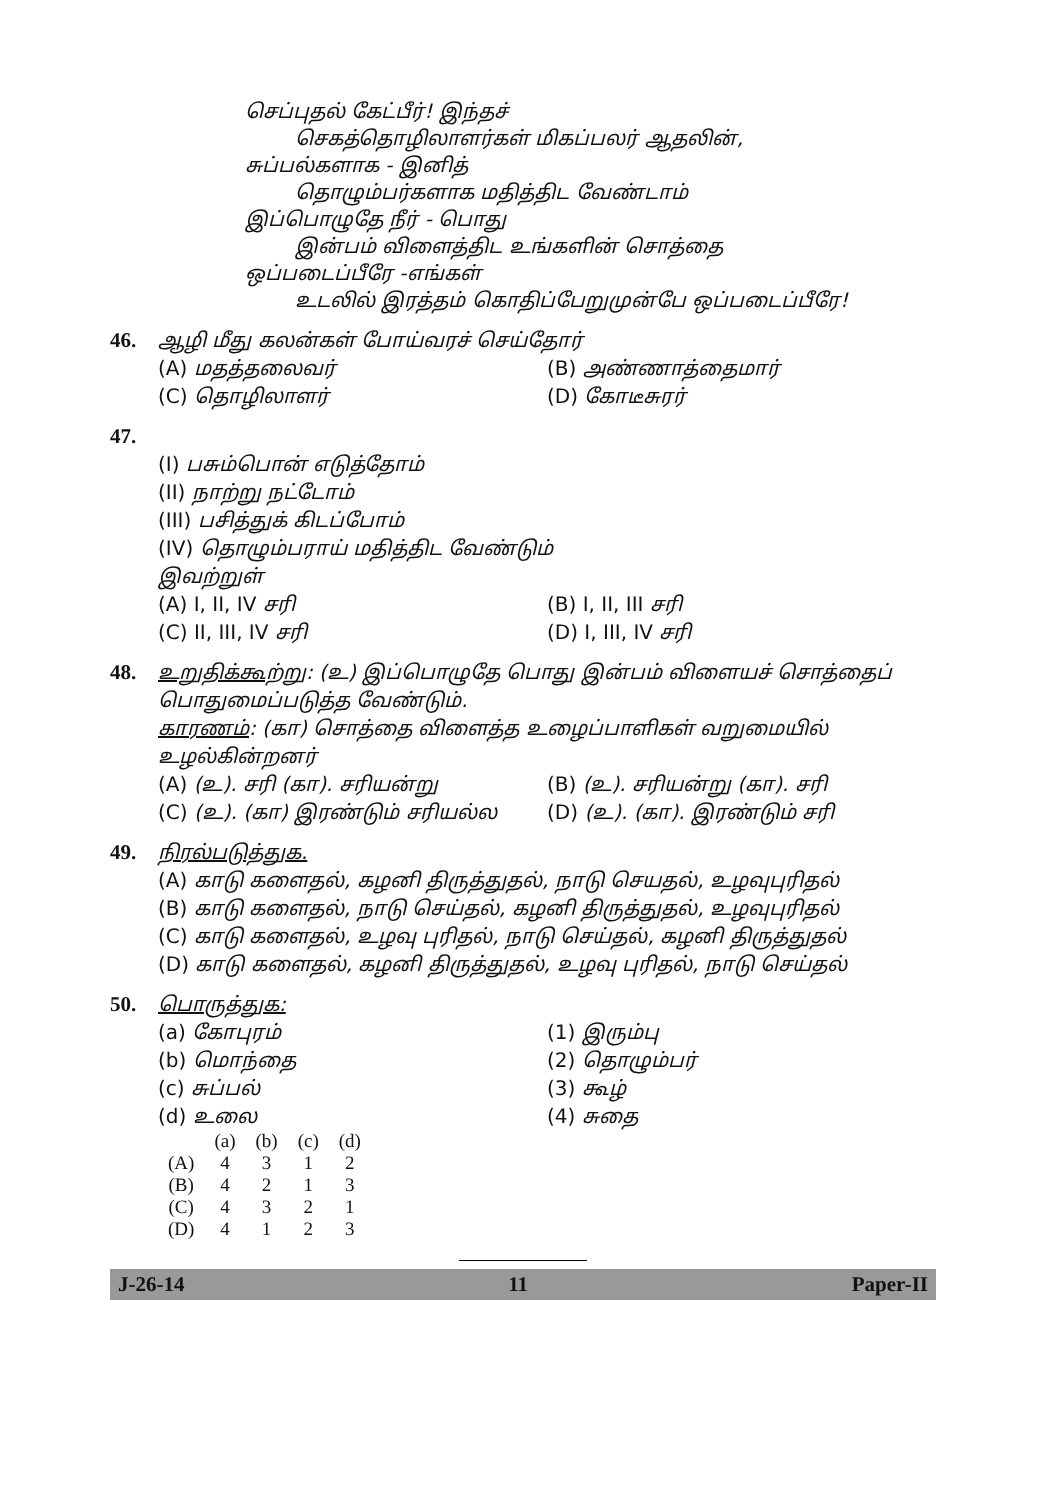செப்புதல் கேட்பீர்! இந்தச்
செகத்தொழிலாளர்கள் மிகப்பலர் ஆதலின்,
சுப்பல்களாக - இனித்
தொழும்பர்களாக மதித்திட வேண்டாம்
இப்பொழுதே நீர் - பொது
இன்பம் விளைத்திட உங்களின் சொத்தை
ஒப்படைப்பீரே -எங்கள்
உடலில் இரத்தம் கொதிப்பேறுமுன்பே ஒப்படைப்பீரே!
46. ஆழி மீது கலன்கள் போய்வரச் செய்தோர்
(A) மதத்தலைவர்
(B) அண்ணாத்தைமார்
(C) தொழிலாளர்
(D) கோடீசுரர்
47.
(I) பசும்பொன் எடுத்தோம்
(II) நாற்று நட்டோம்
(III) பசித்துக் கிடப்போம்
(IV) தொழும்பராய் மதித்திட வேண்டும்
இவற்றுள்
(A) I, II, IV சரி
(B) I, II, III சரி
(C) II, III, IV சரி
(D) I, III, IV சரி
48. உறுதிக்கூற்று: (உ) இப்பொழுதே பொது இன்பம் விளையச் சொத்தைப் பொதுமைப்படுத்த வேண்டும்.
காரணம்: (கா) சொத்தை விளைத்த உழைப்பாளிகள் வறுமையில் உழல்கின்றனர்
(A) (உ). சரி (கா). சரியன்று
(B) (உ). சரியன்று (கா). சரி
(C) (உ). (கா) இரண்டும் சரியல்ல
(D) (உ). (கா). இரண்டும் சரி
49. நிரல்படுத்துக.
(A) காடு களைதல், கழனி திருத்துதல், நாடு செயதல், உழவுபுரிதல்
(B) காடு களைதல், நாடு செய்தல், கழனி திருத்துதல், உழவுபுரிதல்
(C) காடு களைதல், உழவு புரிதல், நாடு செய்தல், கழனி திருத்துதல்
(D) காடு களைதல், கழனி திருத்துதல், உழவு புரிதல், நாடு செய்தல்
50. பொருத்துக:
(a) கோபுரம்
(1) இரும்பு
(b) மொந்தை
(2) தொழும்பர்
(c) சுப்பல்
(3) கூழ்
(d) உலை
(4) சுதை
| | (a) | (b) | (c) | (d) |
| (A) | 4 | 3 | 1 | 2 |
| (B) | 4 | 2 | 1 | 3 |
| (C) | 4 | 3 | 2 | 1 |
| (D) | 4 | 1 | 2 | 3 |
J-26-14 11 Paper-II